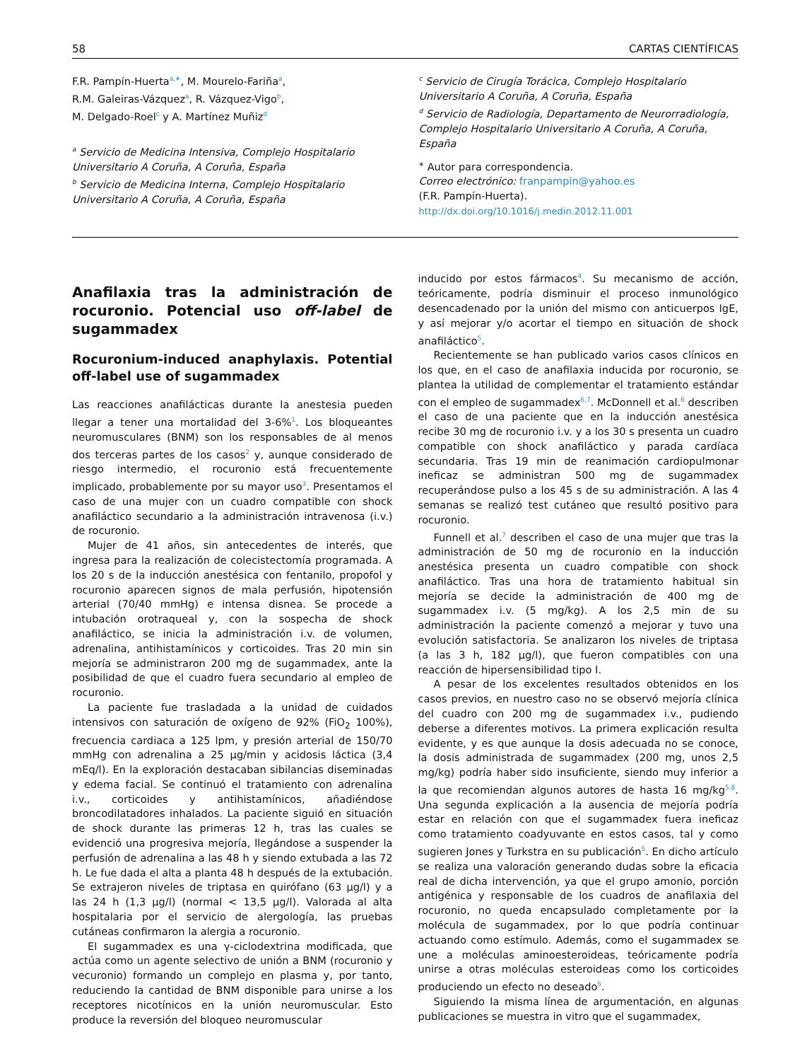58 CARTAS CIENTÍFICAS
F.R. Pampín-Huerta<sup>a,∗</sup>, M. Mourelo-Fariña<sup>a</sup>,
R.M. Galeiras-Vázquez<sup>a</sup>, R. Vázquez-Vigo<sup>b</sup>,
M. Delgado-Roel<sup>c</sup> y A. Martínez Muñiz<sup>d</sup>
<sup>a</sup> Servicio de Medicina Intensiva, Complejo Hospitalario Universitario A Coruña, A Coruña, España
<sup>b</sup> Servicio de Medicina Interna, Complejo Hospitalario Universitario A Coruña, A Coruña, España
<sup>c</sup> Servicio de Cirugía Torácica, Complejo Hospitalario Universitario A Coruña, A Coruña, España
<sup>d</sup> Servicio de Radiología, Departamento de Neurorradiología, Complejo Hospitalario Universitario A Coruña, A Coruña, España
<sup>∗</sup> Autor para correspondencia.
Correo electrónico: franpampin@yahoo.es
(F.R. Pampín-Huerta).
http://dx.doi.org/10.1016/j.medin.2012.11.001
Anafilaxia tras la administración de rocuronio. Potencial uso off-label de sugammadex
Rocuronium-induced anaphylaxis. Potential off-label use of sugammadex
Las reacciones anafilácticas durante la anestesia pueden llegar a tener una mortalidad del 3-6%<sup>1</sup>. Los bloqueantes neuromusculares (BNM) son los responsables de al menos dos terceras partes de los casos<sup>2</sup> y, aunque considerado de riesgo intermedio, el rocuronio está frecuentemente implicado, probablemente por su mayor uso<sup>3</sup>. Presentamos el caso de una mujer con un cuadro compatible con shock anafiláctico secundario a la administración intravenosa (i.v.) de rocuronio.
Mujer de 41 años, sin antecedentes de interés, que ingresa para la realización de colecistectomía programada. A los 20 s de la inducción anestésica con fentanilo, propofol y rocuronio aparecen signos de mala perfusión, hipotensión arterial (70/40 mmHg) e intensa disnea. Se procede a intubación orotraqueal y, con la sospecha de shock anafiláctico, se inicia la administración i.v. de volumen, adrenalina, antihistamínicos y corticoides. Tras 20 min sin mejoría se administraron 200 mg de sugammadex, ante la posibilidad de que el cuadro fuera secundario al empleo de rocuronio.
La paciente fue trasladada a la unidad de cuidados intensivos con saturación de oxígeno de 92% (FiO<sub>2</sub> 100%), frecuencia cardiaca a 125 lpm, y presión arterial de 150/70 mmHg con adrenalina a 25 μg/min y acidosis láctica (3,4 mEq/l). En la exploración destacaban sibilancias diseminadas y edema facial. Se continuó el tratamiento con adrenalina i.v., corticoides y antihistamínicos, añadiéndose broncodilatadores inhalados. La paciente siguió en situación de shock durante las primeras 12 h, tras las cuales se evidenció una progresiva mejoría, llegándose a suspender la perfusión de adrenalina a las 48 h y siendo extubada a las 72 h. Le fue dada el alta a planta 48 h después de la extubación. Se extrajeron niveles de triptasa en quirófano (63 μg/l) y a las 24 h (1,3 μg/l) (normal < 13,5 μg/l). Valorada al alta hospitalaria por el servicio de alergología, las pruebas cutáneas confirmaron la alergia a rocuronio.
El sugammadex es una γ-ciclodextrina modificada, que actúa como un agente selectivo de unión a BNM (rocuronio y vecuronio) formando un complejo en plasma y, por tanto, reduciendo la cantidad de BNM disponible para unirse a los receptores nicotínicos en la unión neuromuscular. Esto produce la reversión del bloqueo neuromuscular
inducido por estos fármacos<sup>4</sup>. Su mecanismo de acción, teóricamente, podría disminuir el proceso inmunológico desencadenado por la unión del mismo con anticuerpos IgE, y así mejorar y/o acortar el tiempo en situación de shock anafiláctico<sup>5</sup>.
Recientemente se han publicado varios casos clínicos en los que, en el caso de anafilaxia inducida por rocuronio, se plantea la utilidad de complementar el tratamiento estándar con el empleo de sugammadex<sup>6,7</sup>. McDonnell et al.<sup>6</sup> describen el caso de una paciente que en la inducción anestésica recibe 30 mg de rocuronio i.v. y a los 30 s presenta un cuadro compatible con shock anafiláctico y parada cardíaca secundaria. Tras 19 min de reanimación cardiopulmonar ineficaz se administran 500 mg de sugammadex recuperándose pulso a los 45 s de su administración. A las 4 semanas se realizó test cutáneo que resultó positivo para rocuronio.
Funnell et al.<sup>7</sup> describen el caso de una mujer que tras la administración de 50 mg de rocuronio en la inducción anestésica presenta un cuadro compatible con shock anafiláctico. Tras una hora de tratamiento habitual sin mejoría se decide la administración de 400 mg de sugammadex i.v. (5 mg/kg). A los 2,5 min de su administración la paciente comenzó a mejorar y tuvo una evolución satisfactoria. Se analizaron los niveles de triptasa (a las 3 h, 182 μg/l), que fueron compatibles con una reacción de hipersensibilidad tipo I.
A pesar de los excelentes resultados obtenidos en los casos previos, en nuestro caso no se observó mejoría clínica del cuadro con 200 mg de sugammadex i.v., pudiendo deberse a diferentes motivos. La primera explicación resulta evidente, y es que aunque la dosis adecuada no se conoce, la dosis administrada de sugammadex (200 mg, unos 2,5 mg/kg) podría haber sido insuficiente, siendo muy inferior a la que recomiendan algunos autores de hasta 16 mg/kg<sup>5,8</sup>. Una segunda explicación a la ausencia de mejoría podría estar en relación con que el sugammadex fuera ineficaz como tratamiento coadyuvante en estos casos, tal y como sugieren Jones y Turkstra en su publicación<sup>5</sup>. En dicho artículo se realiza una valoración generando dudas sobre la eficacia real de dicha intervención, ya que el grupo amonio, porción antigénica y responsable de los cuadros de anafilaxia del rocuronio, no queda encapsulado completamente por la molécula de sugammadex, por lo que podría continuar actuando como estímulo. Además, como el sugammadex se une a moléculas aminoesteroideas, teóricamente podría unirse a otras moléculas esteroideas como los corticoides produciendo un efecto no deseado<sup>5</sup>.
Siguiendo la misma línea de argumentación, en algunas publicaciones se muestra in vitro que el sugammadex,